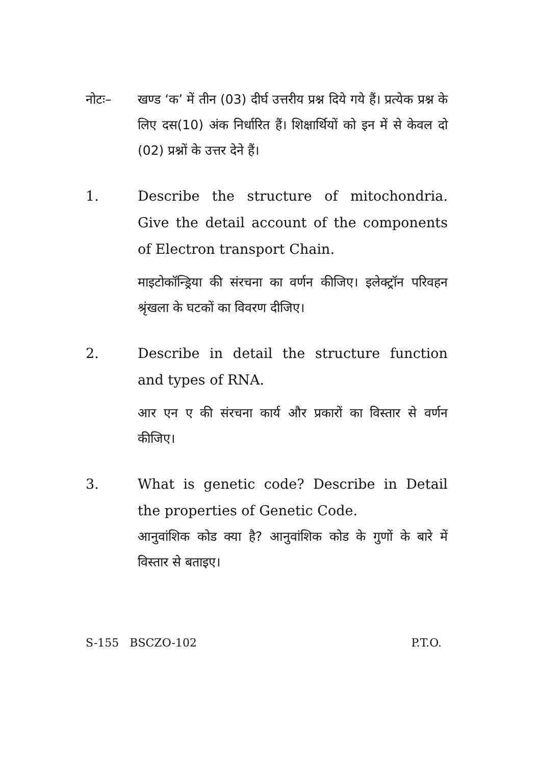नोटः– खण्ड ‘क’ में तीन (03) दीर्घ उत्तरीय प्रश्न दिये गये हैं। प्रत्येक प्रश्न के लिए दस(10) अंक निर्धारित हैं। शिक्षार्थियों को इन में से केवल दो (02) प्रश्नों के उत्तर देने हैं।
1. Describe the structure of mitochondria. Give the detail account of the components of Electron transport Chain.
माइटोकॉन्ड्रिया की संरचना का वर्णन कीजिए। इलेक्ट्रॉन परिवहन श्रृंखला के घटकों का विवरण दीजिए।
2. Describe in detail the structure function and types of RNA.
आर एन ए की संरचना कार्य और प्रकारों का विस्तार से वर्णन कीजिए।
3. What is genetic code? Describe in Detail the properties of Genetic Code.
आनुवांशिक कोड क्या है? आनुवांशिक कोड के गुणों के बारे में विस्तार से बताइए।
S-155 BSCZO-102 P.T.O.